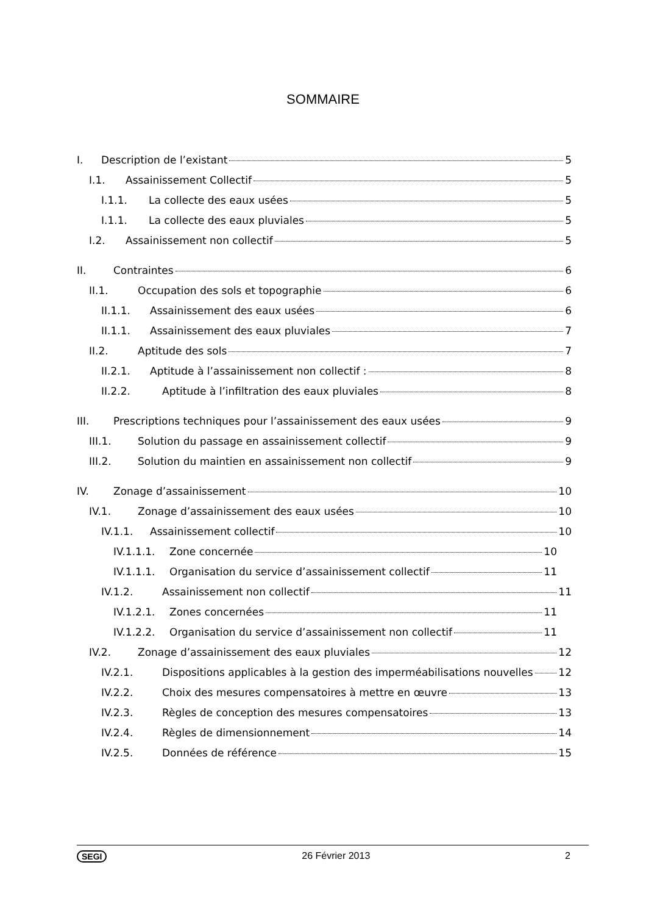SOMMAIRE
I. Description de l’existant 5
I.1. Assainissement Collectif 5
I.1.1. La collecte des eaux usées 5
I.1.1. La collecte des eaux pluviales 5
I.2. Assainissement non collectif 5
II. Contraintes 6
II.1. Occupation des sols et topographie 6
II.1.1. Assainissement des eaux usées 6
II.1.1. Assainissement des eaux pluviales 7
II.2. Aptitude des sols 7
II.2.1. Aptitude à l’assainissement non collectif : 8
II.2.2. Aptitude à l’infiltration des eaux pluviales 8
III. Prescriptions techniques pour l’assainissement des eaux usées 9
III.1. Solution du passage en assainissement collectif 9
III.2. Solution du maintien en assainissement non collectif 9
IV. Zonage d’assainissement 10
IV.1. Zonage d’assainissement des eaux usées 10
IV.1.1. Assainissement collectif 10
IV.1.1.1. Zone concernée 10
IV.1.1.1. Organisation du service d’assainissement collectif 11
IV.1.2. Assainissement non collectif 11
IV.1.2.1. Zones concernées 11
IV.1.2.2. Organisation du service d’assainissement non collectif 11
IV.2. Zonage d’assainissement des eaux pluviales 12
IV.2.1. Dispositions applicables à la gestion des imperméabilisations nouvelles 12
IV.2.2. Choix des mesures compensatoires à mettre en œuvre 13
IV.2.3. Règles de conception des mesures compensatoires 13
IV.2.4. Règles de dimensionnement 14
IV.2.5. Données de référence 15
SEGI 26 Février 2013 2